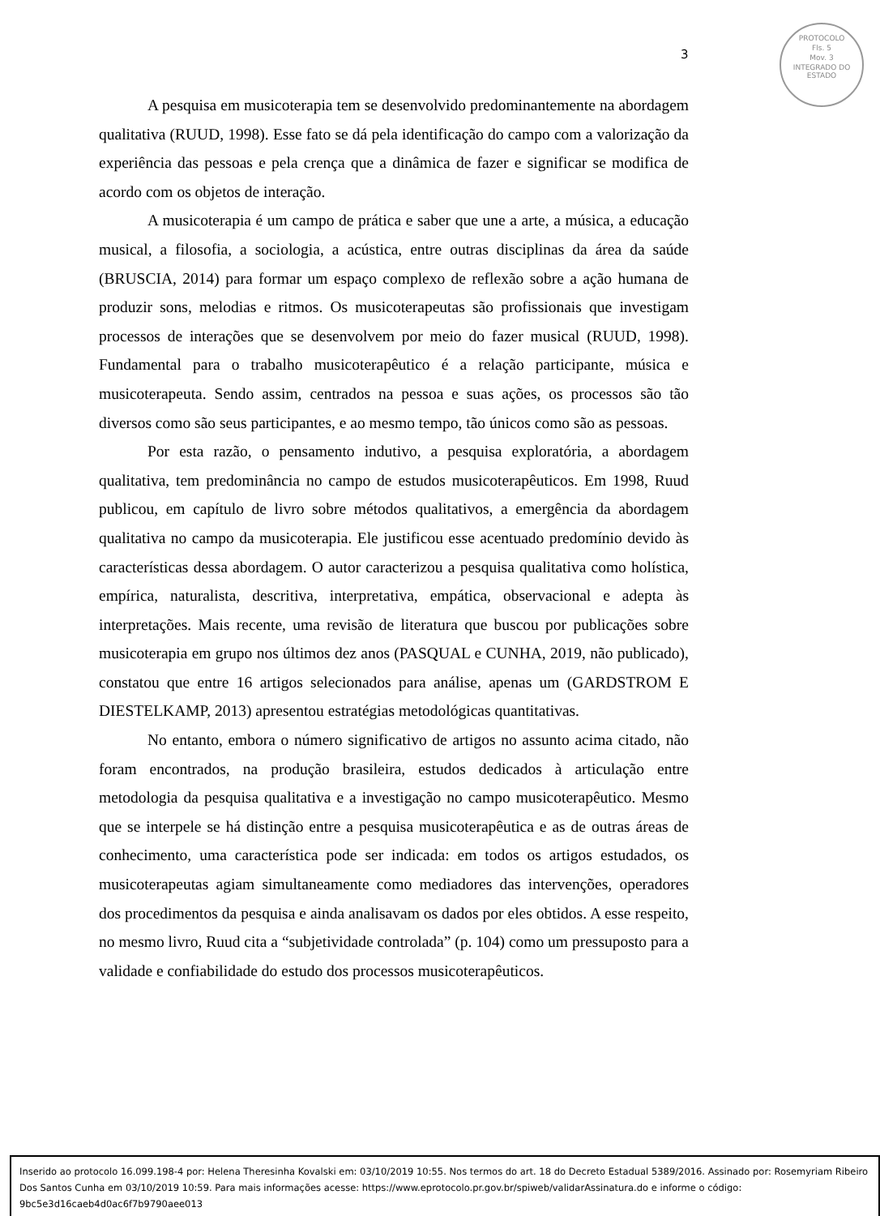3
PROTOCOLO
Fls. 5
Mov. 3
INTEGRADO DO ESTADO
A pesquisa em musicoterapia tem se desenvolvido predominantemente na abordagem qualitativa (RUUD, 1998). Esse fato se dá pela identificação do campo com a valorização da experiência das pessoas e pela crença que a dinâmica de fazer e significar se modifica de acordo com os objetos de interação.
A musicoterapia é um campo de prática e saber que une a arte, a música, a educação musical, a filosofia, a sociologia, a acústica, entre outras disciplinas da área da saúde (BRUSCIA, 2014) para formar um espaço complexo de reflexão sobre a ação humana de produzir sons, melodias e ritmos. Os musicoterapeutas são profissionais que investigam processos de interações que se desenvolvem por meio do fazer musical (RUUD, 1998). Fundamental para o trabalho musicoterapêutico é a relação participante, música e musicoterapeuta. Sendo assim, centrados na pessoa e suas ações, os processos são tão diversos como são seus participantes, e ao mesmo tempo, tão únicos como são as pessoas.
Por esta razão, o pensamento indutivo, a pesquisa exploratória, a abordagem qualitativa, tem predominância no campo de estudos musicoterapêuticos. Em 1998, Ruud publicou, em capítulo de livro sobre métodos qualitativos, a emergência da abordagem qualitativa no campo da musicoterapia. Ele justificou esse acentuado predomínio devido às características dessa abordagem. O autor caracterizou a pesquisa qualitativa como holística, empírica, naturalista, descritiva, interpretativa, empática, observacional e adepta às interpretações. Mais recente, uma revisão de literatura que buscou por publicações sobre musicoterapia em grupo nos últimos dez anos (PASQUAL e CUNHA, 2019, não publicado), constatou que entre 16 artigos selecionados para análise, apenas um (GARDSTROM E DIESTELKAMP, 2013) apresentou estratégias metodológicas quantitativas.
No entanto, embora o número significativo de artigos no assunto acima citado, não foram encontrados, na produção brasileira, estudos dedicados à articulação entre metodologia da pesquisa qualitativa e a investigação no campo musicoterapêutico. Mesmo que se interpele se há distinção entre a pesquisa musicoterapêutica e as de outras áreas de conhecimento, uma característica pode ser indicada: em todos os artigos estudados, os musicoterapeutas agiam simultaneamente como mediadores das intervenções, operadores dos procedimentos da pesquisa e ainda analisavam os dados por eles obtidos. A esse respeito, no mesmo livro, Ruud cita a “subjetividade controlada” (p. 104) como um pressuposto para a validade e confiabilidade do estudo dos processos musicoterapêuticos.
Inserido ao protocolo 16.099.198-4 por: Helena Theresinha Kovalski em: 03/10/2019 10:55. Nos termos do art. 18 do Decreto Estadual 5389/2016. Assinado por: Rosemyriam Ribeiro Dos Santos Cunha em 03/10/2019 10:59. Para mais informações acesse: https://www.eprotocolo.pr.gov.br/spiweb/validarAssinatura.do e informe o código: 9bc5e3d16caeb4d0ac6f7b9790aee013